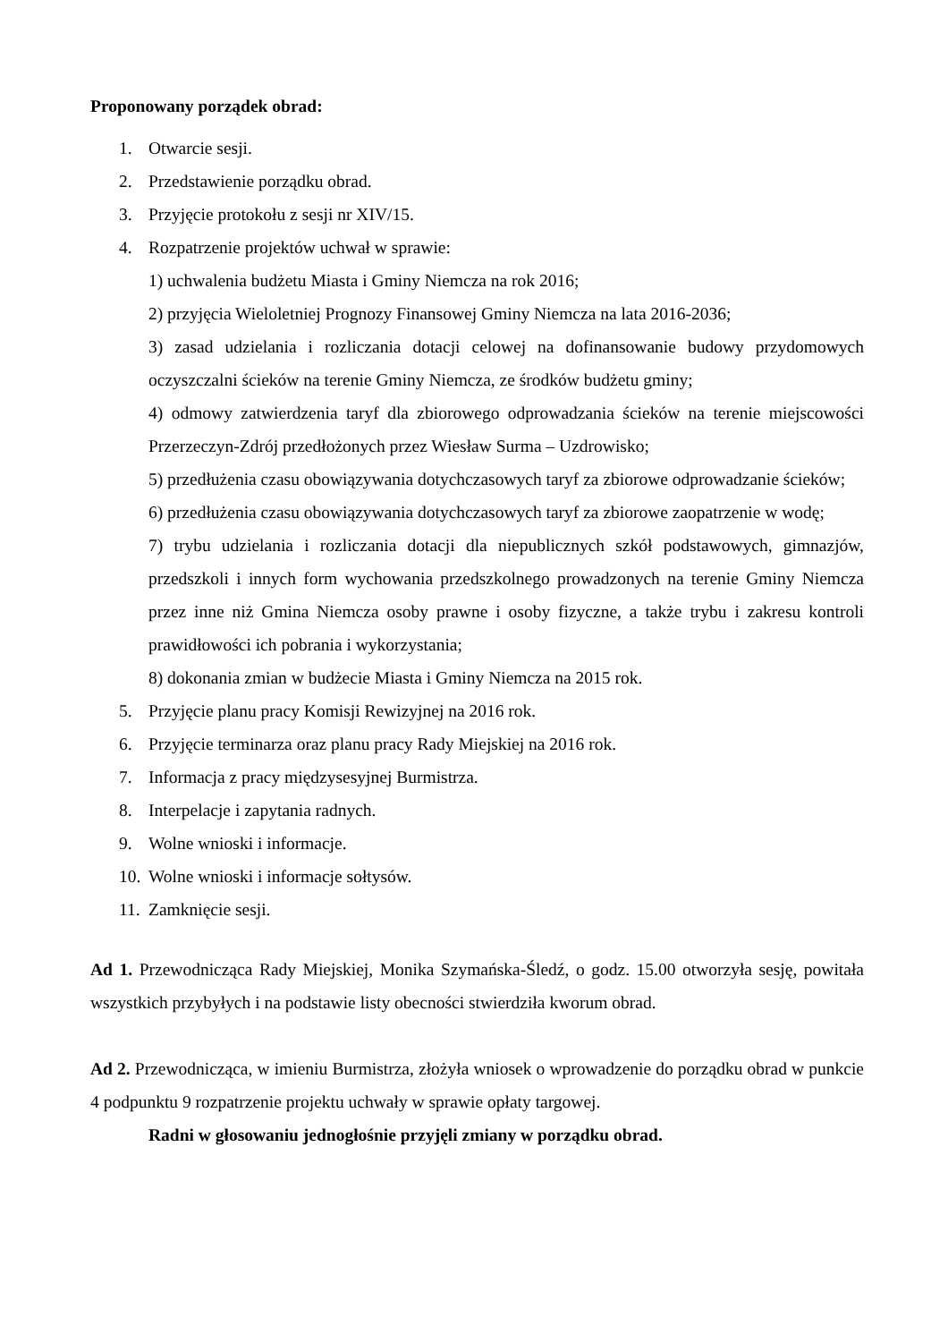Proponowany porządek obrad:
1. Otwarcie sesji.
2. Przedstawienie porządku obrad.
3. Przyjęcie protokołu z sesji nr XIV/15.
4. Rozpatrzenie projektów uchwał w sprawie:
1) uchwalenia budżetu Miasta i Gminy Niemcza na rok 2016;
2) przyjęcia Wieloletniej Prognozy Finansowej Gminy Niemcza na lata 2016-2036;
3) zasad udzielania i rozliczania dotacji celowej na dofinansowanie budowy przydomowych oczyszczalni ścieków na terenie Gminy Niemcza, ze środków budżetu gminy;
4) odmowy zatwierdzenia taryf dla zbiorowego odprowadzania ścieków na terenie miejscowości Przerzeczyn-Zdrój przedłożonych przez Wiesław Surma – Uzdrowisko;
5) przedłużenia czasu obowiązywania dotychczasowych taryf za zbiorowe odprowadzanie ścieków;
6) przedłużenia czasu obowiązywania dotychczasowych taryf za zbiorowe zaopatrzenie w wodę;
7) trybu udzielania i rozliczania dotacji dla niepublicznych szkół podstawowych, gimnazjów, przedszkoli i innych form wychowania przedszkolnego prowadzonych na terenie Gminy Niemcza przez inne niż Gmina Niemcza osoby prawne i osoby fizyczne, a także trybu i zakresu kontroli prawidłowości ich pobrania i wykorzystania;
8) dokonania zmian w budżecie Miasta i Gminy Niemcza na 2015 rok.
5. Przyjęcie planu pracy Komisji Rewizyjnej na 2016 rok.
6. Przyjęcie terminarza oraz planu pracy Rady Miejskiej na 2016 rok.
7. Informacja z pracy międzysesyjnej Burmistrza.
8. Interpelacje i zapytania radnych.
9. Wolne wnioski i informacje.
10. Wolne wnioski i informacje sołtysów.
11. Zamknięcie sesji.
Ad 1. Przewodnicząca Rady Miejskiej, Monika Szymańska-Śledź, o godz. 15.00 otworzyła sesję, powitała wszystkich przybyłych i na podstawie listy obecności stwierdziła kworum obrad.
Ad 2. Przewodnicząca, w imieniu Burmistrza, złożyła wniosek o wprowadzenie do porządku obrad w punkcie 4 podpunktu 9 rozpatrzenie projektu uchwały w sprawie opłaty targowej.
Radni w głosowaniu jednogłośnie przyjęli zmiany w porządku obrad.